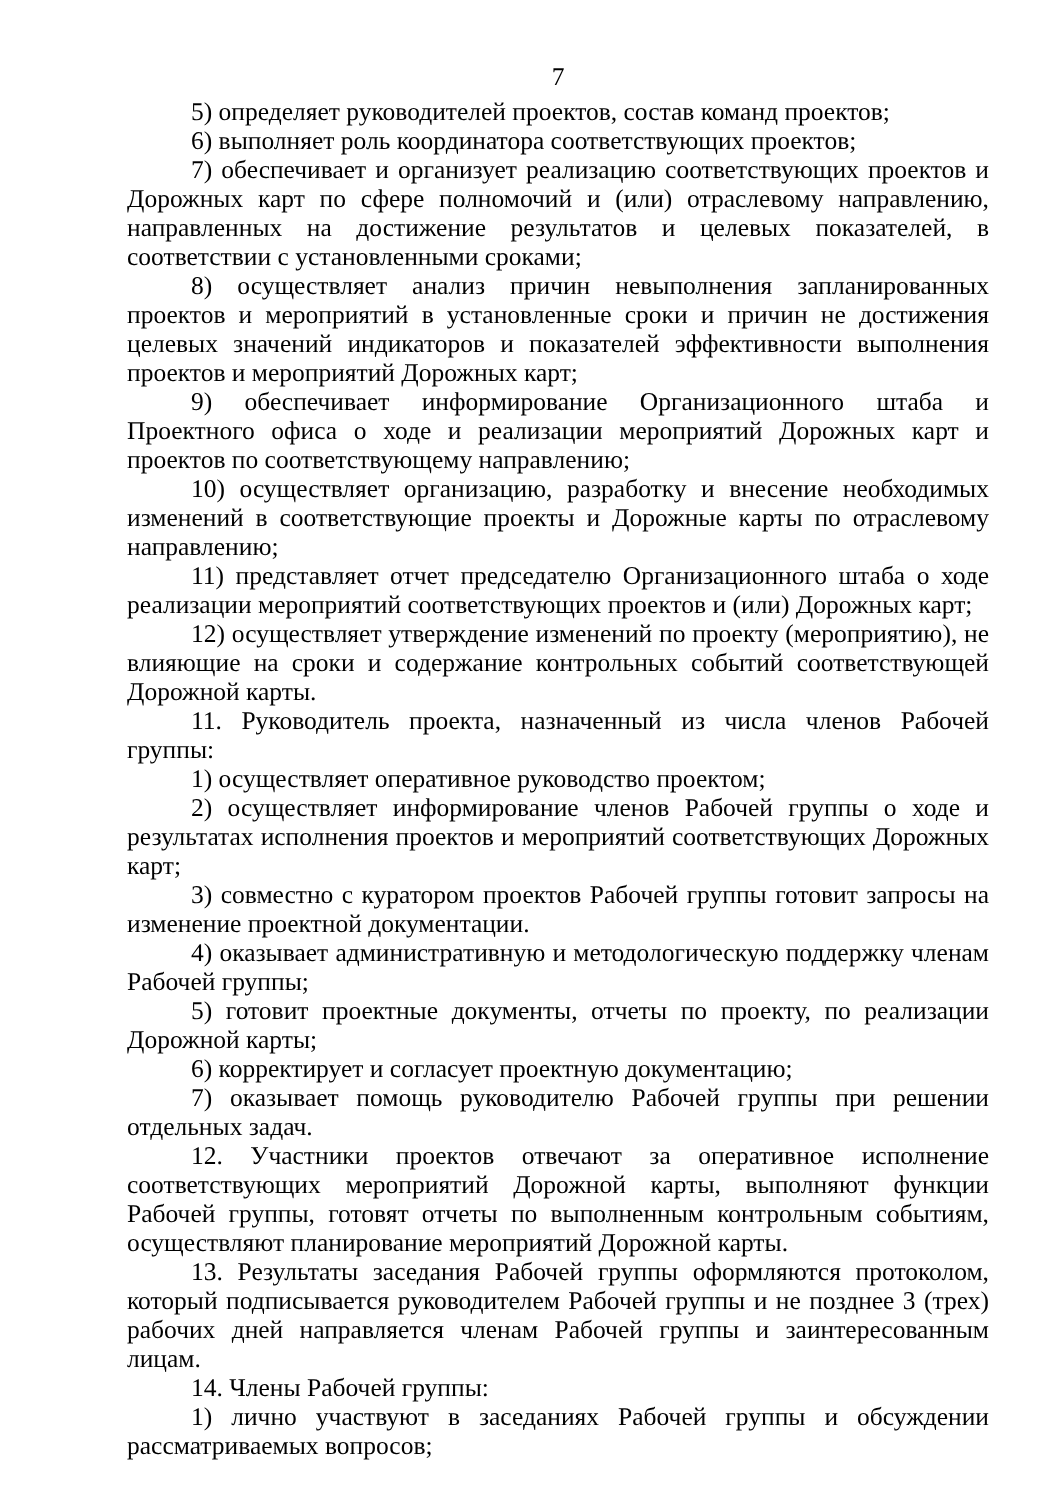7
5) определяет руководителей проектов, состав команд проектов;
6) выполняет роль координатора соответствующих проектов;
7) обеспечивает и организует реализацию соответствующих проектов и Дорожных карт по сфере полномочий и (или) отраслевому направлению, направленных на достижение результатов и целевых показателей, в соответствии с установленными сроками;
8) осуществляет анализ причин невыполнения запланированных проектов и мероприятий в установленные сроки и причин не достижения целевых значений индикаторов и показателей эффективности выполнения проектов и мероприятий Дорожных карт;
9) обеспечивает информирование Организационного штаба и Проектного офиса о ходе и реализации мероприятий Дорожных карт и проектов по соответствующему направлению;
10) осуществляет организацию, разработку и внесение необходимых изменений в соответствующие проекты и Дорожные карты по отраслевому направлению;
11) представляет отчет председателю Организационного штаба о ходе реализации мероприятий соответствующих проектов и (или) Дорожных карт;
12) осуществляет утверждение изменений по проекту (мероприятию), не влияющие на сроки и содержание контрольных событий соответствующей Дорожной карты.
11. Руководитель проекта, назначенный из числа членов Рабочей группы:
1) осуществляет оперативное руководство проектом;
2) осуществляет информирование членов Рабочей группы о ходе и результатах исполнения проектов и мероприятий соответствующих Дорожных карт;
3) совместно с куратором проектов Рабочей группы готовит запросы на изменение проектной документации.
4) оказывает административную и методологическую поддержку членам Рабочей группы;
5) готовит проектные документы, отчеты по проекту, по реализации Дорожной карты;
6) корректирует и согласует проектную документацию;
7) оказывает помощь руководителю Рабочей группы при решении отдельных задач.
12. Участники проектов отвечают за оперативное исполнение соответствующих мероприятий Дорожной карты, выполняют функции Рабочей группы, готовят отчеты по выполненным контрольным событиям, осуществляют планирование мероприятий Дорожной карты.
13. Результаты заседания Рабочей группы оформляются протоколом, который подписывается руководителем Рабочей группы и не позднее 3 (трех) рабочих дней направляется членам Рабочей группы и заинтересованным лицам.
14. Члены Рабочей группы:
1) лично участвуют в заседаниях Рабочей группы и обсуждении рассматриваемых вопросов;